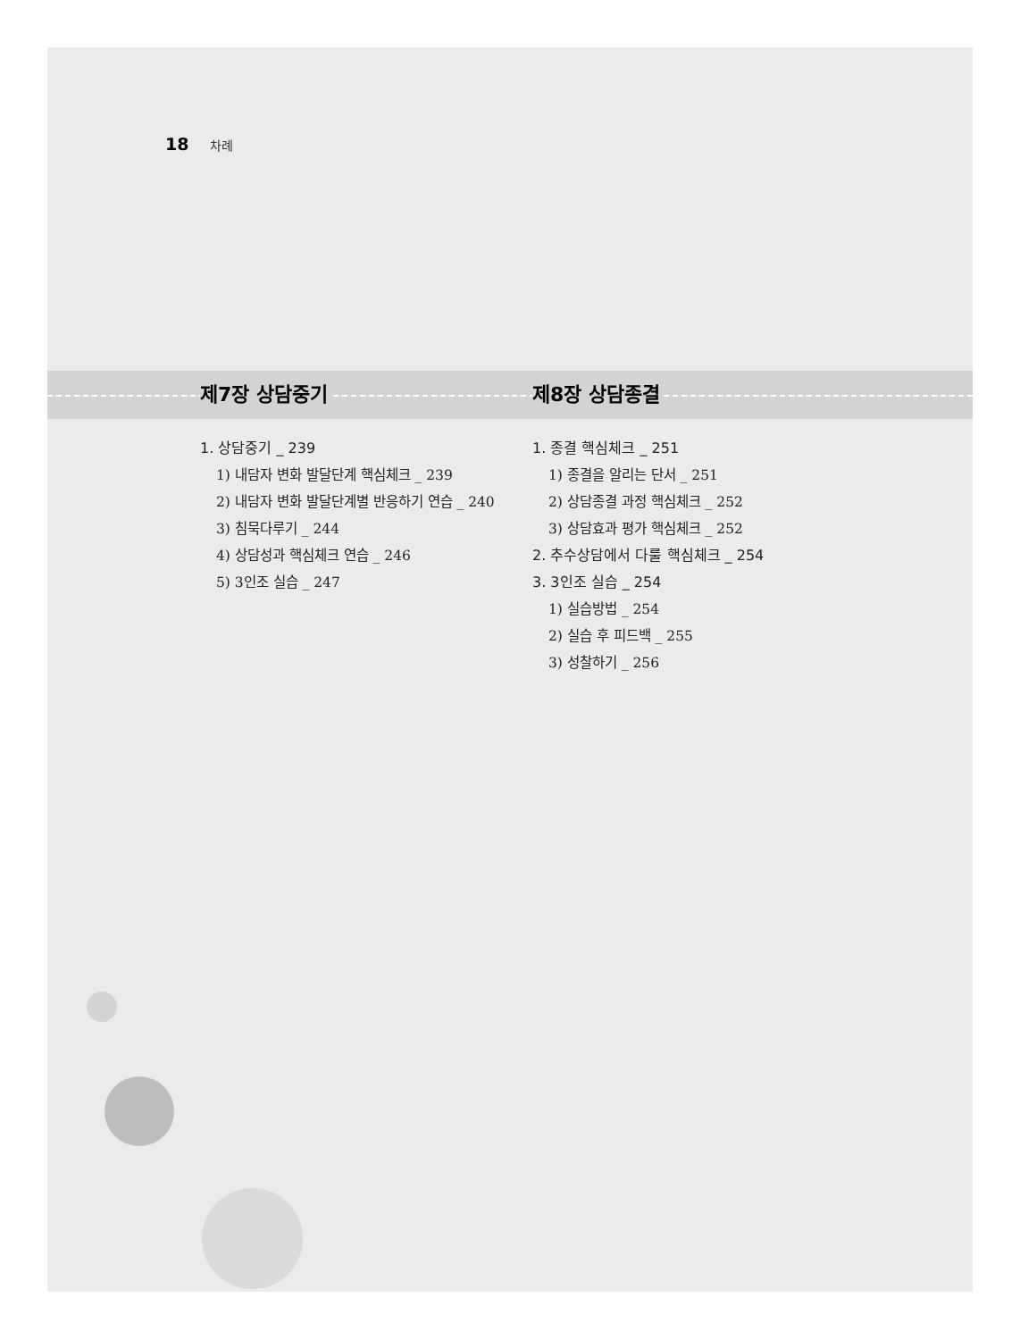18 차례
제7장 상담중기 제8장 상담종결
1. 상담중기 _ 239
1) 내담자 변화 발달단계 핵심체크 _ 239
2) 내담자 변화 발달단계별 반응하기 연습 _ 240
3) 침묵다루기 _ 244
4) 상담성과 핵심체크 연습 _ 246
5) 3인조 실습 _ 247
1. 종결 핵심체크 _ 251
1) 종결을 알리는 단서 _ 251
2) 상담종결 과정 핵심체크 _ 252
3) 상담효과 평가 핵심체크 _ 252
2. 추수상담에서 다룰 핵심체크 _ 254
3. 3인조 실습 _ 254
1) 실습방법 _ 254
2) 실습 후 피드백 _ 255
3) 성찰하기 _ 256